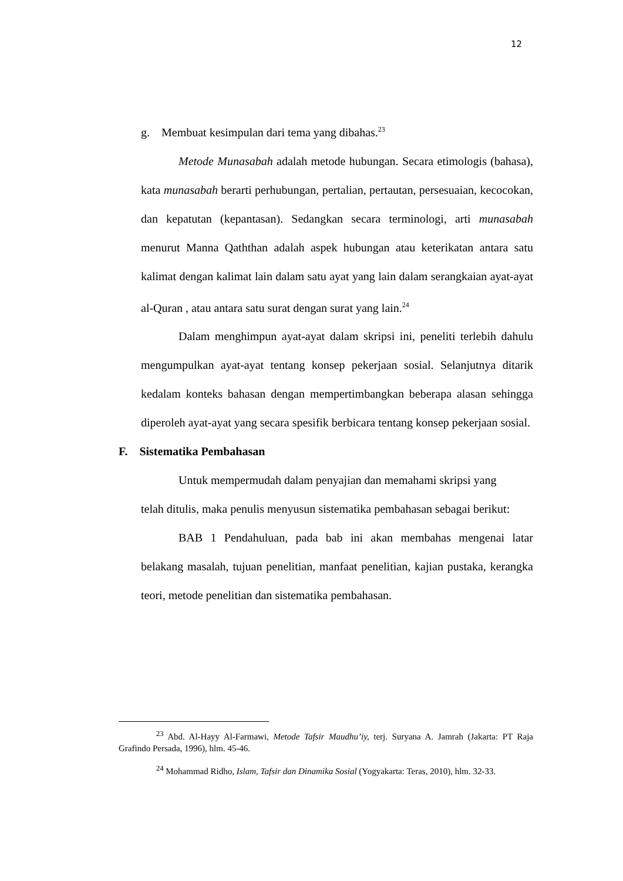12
g. Membuat kesimpulan dari tema yang dibahas.<sup>23</sup>
Metode Munasabah adalah metode hubungan. Secara etimologis (bahasa), kata munasabah berarti perhubungan, pertalian, pertautan, persesuaian, kecocokan, dan kepatutan (kepantasan). Sedangkan secara terminologi, arti munasabah menurut Manna Qaththan adalah aspek hubungan atau keterikatan antara satu kalimat dengan kalimat lain dalam satu ayat yang lain dalam serangkaian ayat-ayat al-Quran , atau antara satu surat dengan surat yang lain.<sup>24</sup>
Dalam menghimpun ayat-ayat dalam skripsi ini, peneliti terlebih dahulu mengumpulkan ayat-ayat tentang konsep pekerjaan sosial. Selanjutnya ditarik kedalam konteks bahasan dengan mempertimbangkan beberapa alasan sehingga diperoleh ayat-ayat yang secara spesifik berbicara tentang konsep pekerjaan sosial.
F. Sistematika Pembahasan
Untuk mempermudah dalam penyajian dan memahami skripsi yang
telah ditulis, maka penulis menyusun sistematika pembahasan sebagai berikut:
BAB 1 Pendahuluan, pada bab ini akan membahas mengenai latar belakang masalah, tujuan penelitian, manfaat penelitian, kajian pustaka, kerangka teori, metode penelitian dan sistematika pembahasan.
<sup>23</sup> Abd. Al-Hayy Al-Farmawi, Metode Tafsir Maudhu’iy, terj. Suryana A. Jamrah (Jakarta: PT Raja Grafindo Persada, 1996), hlm. 45-46.
<sup>24</sup> Mohammad Ridho, Islam, Tafsir dan Dinamika Sosial (Yogyakarta: Teras, 2010), hlm. 32-33.